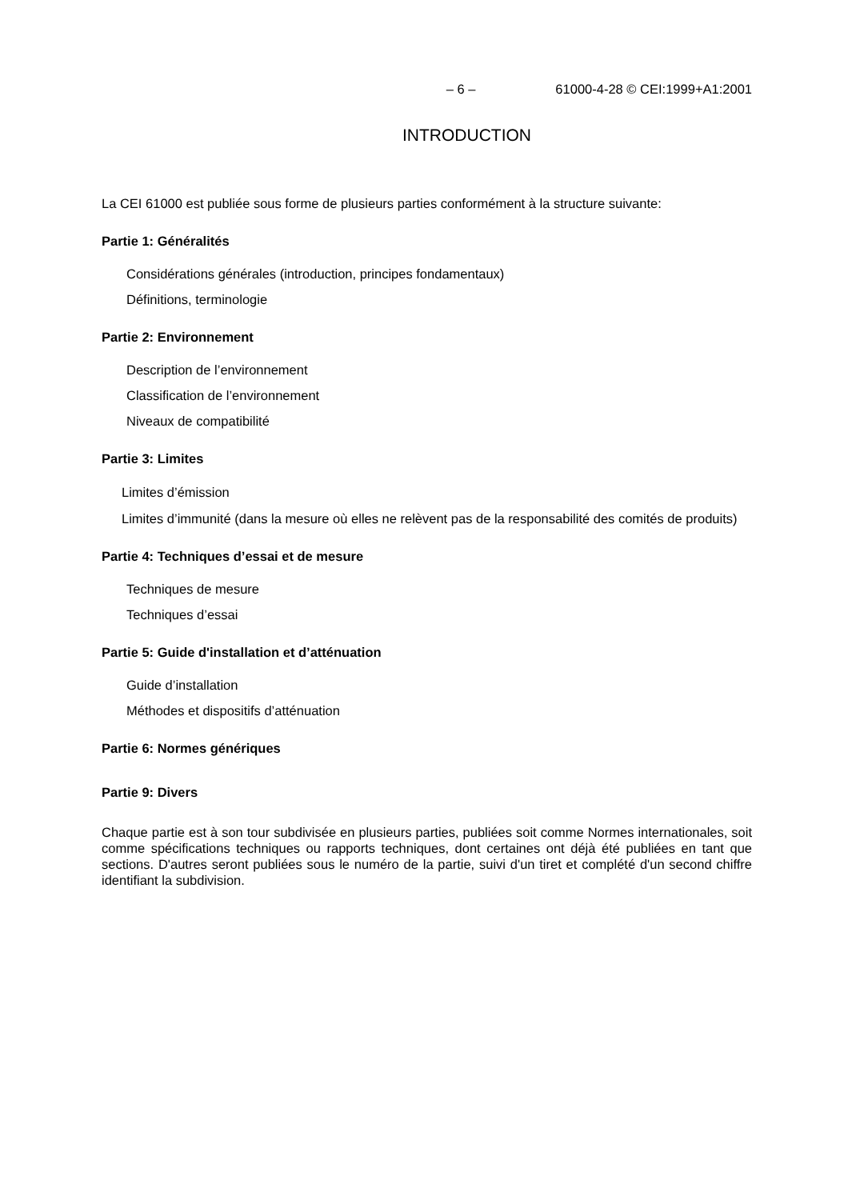– 6 – 61000-4-28 © CEI:1999+A1:2001
INTRODUCTION
La CEI 61000 est publiée sous forme de plusieurs parties conformément à la structure suivante:
Partie 1: Généralités
Considérations générales (introduction, principes fondamentaux)
Définitions, terminologie
Partie 2: Environnement
Description de l’environnement
Classification de l’environnement
Niveaux de compatibilité
Partie 3: Limites
Limites d’émission
Limites d’immunité (dans la mesure où elles ne relèvent pas de la responsabilité des comités de produits)
Partie 4: Techniques d’essai et de mesure
Techniques de mesure
Techniques d’essai
Partie 5: Guide d'installation et d’atténuation
Guide d’installation
Méthodes et dispositifs d’atténuation
Partie 6: Normes génériques
Partie 9: Divers
Chaque partie est à son tour subdivisée en plusieurs parties, publiées soit comme Normes internationales, soit comme spécifications techniques ou rapports techniques, dont certaines ont déjà été publiées en tant que sections. D'autres seront publiées sous le numéro de la partie, suivi d'un tiret et complété d'un second chiffre identifiant la subdivision.